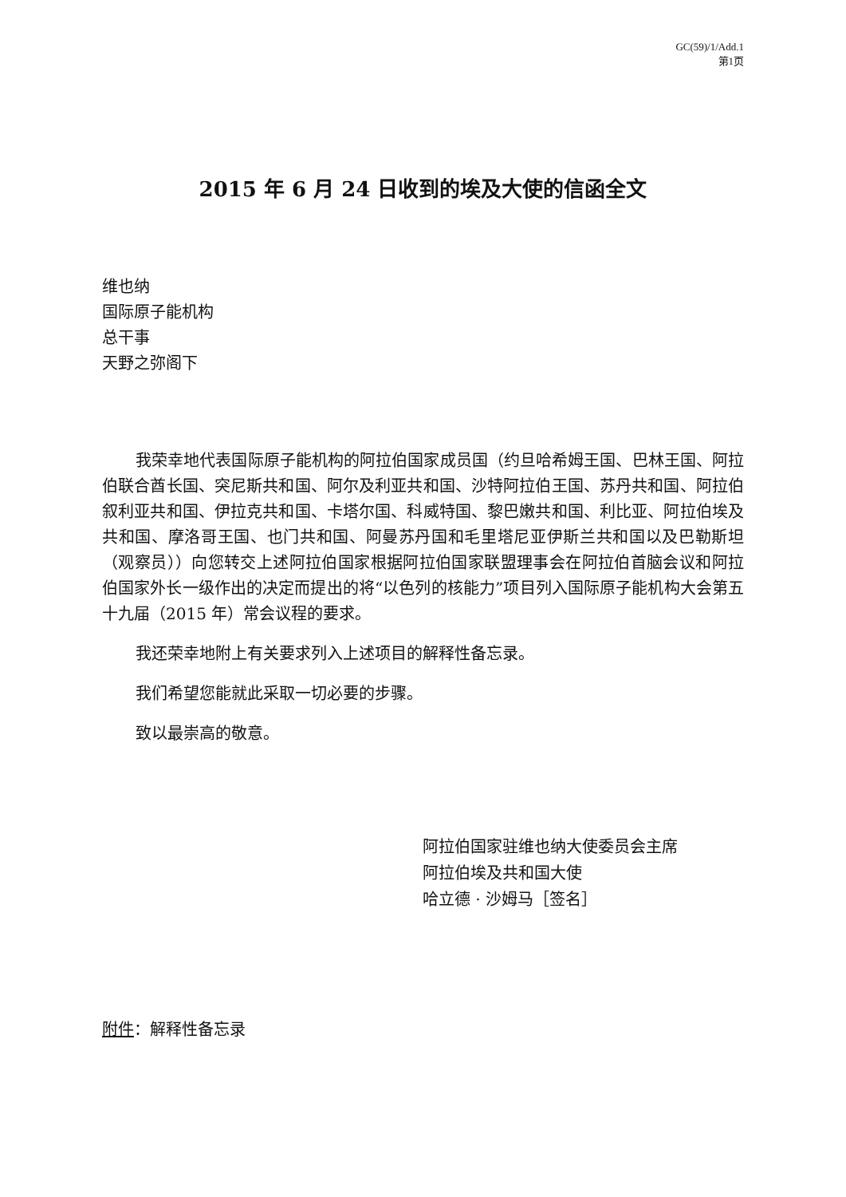GC(59)/1/Add.1
第1页
2015 年 6 月 24 日收到的埃及大使的信函全文
维也纳
国际原子能机构
总干事
天野之弥阁下
我荣幸地代表国际原子能机构的阿拉伯国家成员国（约旦哈希姆王国、巴林王国、阿拉伯联合酋长国、突尼斯共和国、阿尔及利亚共和国、沙特阿拉伯王国、苏丹共和国、阿拉伯叙利亚共和国、伊拉克共和国、卡塔尔国、科威特国、黎巴嫩共和国、利比亚、阿拉伯埃及共和国、摩洛哥王国、也门共和国、阿曼苏丹国和毛里塔尼亚伊斯兰共和国以及巴勒斯坦（观察员））向您转交上述阿拉伯国家根据阿拉伯国家联盟理事会在阿拉伯首脑会议和阿拉伯国家外长一级作出的决定而提出的将“以色列的核能力”项目列入国际原子能机构大会第五十九届（2015 年）常会议程的要求。
我还荣幸地附上有关要求列入上述项目的解释性备忘录。
我们希望您能就此采取一切必要的步骤。
致以最崇高的敬意。
阿拉伯国家驻维也纳大使委员会主席
阿拉伯埃及共和国大使
哈立德 · 沙姆马［签名］
附件：解释性备忘录